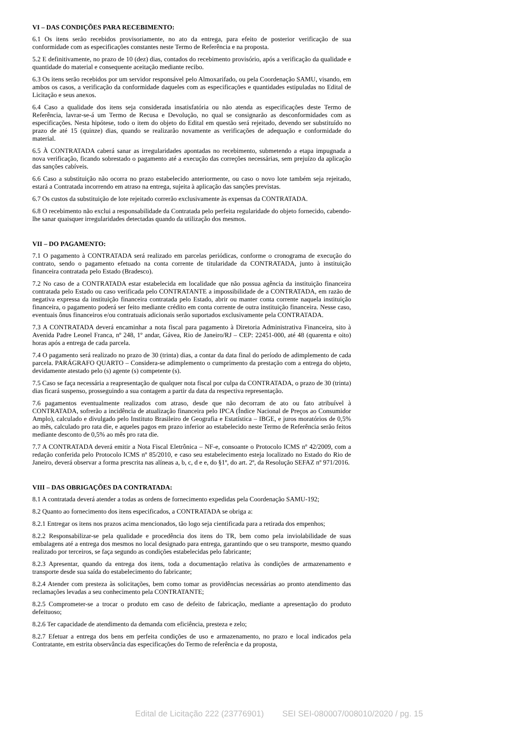VI – DAS CONDIÇÕES PARA RECEBIMENTO:
6.1 Os itens serão recebidos provisoriamente, no ato da entrega, para efeito de posterior verificação de sua conformidade com as especificações constantes neste Termo de Referência e na proposta.
5.2 E definitivamente, no prazo de 10 (dez) dias, contados do recebimento provisório, após a verificação da qualidade e quantidade do material e consequente aceitação mediante recibo.
6.3 Os itens serão recebidos por um servidor responsável pelo Almoxarifado, ou pela Coordenação SAMU, visando, em ambos os casos, a verificação da conformidade daqueles com as especificações e quantidades estipuladas no Edital de Licitação e seus anexos.
6.4 Caso a qualidade dos itens seja considerada insatisfatória ou não atenda as especificações deste Termo de Referência, lavrar-se-á um Termo de Recusa e Devolução, no qual se consignarão as desconformidades com as especificações. Nesta hipótese, todo o item do objeto do Edital em questão será rejeitado, devendo ser substituído no prazo de até 15 (quinze) dias, quando se realizarão novamente as verificações de adequação e conformidade do material.
6.5 À CONTRATADA caberá sanar as irregularidades apontadas no recebimento, submetendo a etapa impugnada a nova verificação, ficando sobrestado o pagamento até a execução das correções necessárias, sem prejuízo da aplicação das sanções cabíveis.
6.6 Caso a substituição não ocorra no prazo estabelecido anteriormente, ou caso o novo lote também seja rejeitado, estará a Contratada incorrendo em atraso na entrega, sujeita à aplicação das sanções previstas.
6.7 Os custos da substituição de lote rejeitado correrão exclusivamente às expensas da CONTRATADA.
6.8 O recebimento não exclui a responsabilidade da Contratada pelo perfeita regularidade do objeto fornecido, cabendo-lhe sanar quaisquer irregularidades detectadas quando da utilização dos mesmos.
VII – DO PAGAMENTO:
7.1 O pagamento à CONTRATADA será realizado em parcelas periódicas, conforme o cronograma de execução do contrato, sendo o pagamento efetuado na conta corrente de titularidade da CONTRATADA, junto à instituição financeira contratada pelo Estado (Bradesco).
7.2 No caso de a CONTRATADA estar estabelecida em localidade que não possua agência da instituição financeira contratada pelo Estado ou caso verificada pelo CONTRATANTE a impossibilidade de a CONTRATADA, em razão de negativa expressa da instituição financeira contratada pelo Estado, abrir ou manter conta corrente naquela instituição financeira, o pagamento poderá ser feito mediante crédito em conta corrente de outra instituição financeira. Nesse caso, eventuais ônus financeiros e/ou contratuais adicionais serão suportados exclusivamente pela CONTRATADA.
7.3 A CONTRATADA deverá encaminhar a nota fiscal para pagamento à Diretoria Administrativa Financeira, sito à Avenida Padre Leonel Franca, nº 248, 1º andar, Gávea, Rio de Janeiro/RJ – CEP: 22451-000, até 48 (quarenta e oito) horas após a entrega de cada parcela.
7.4 O pagamento será realizado no prazo de 30 (trinta) dias, a contar da data final do período de adimplemento de cada parcela. PARÁGRAFO QUARTO – Considera-se adimplemento o cumprimento da prestação com a entrega do objeto, devidamente atestado pelo (s) agente (s) competente (s).
7.5 Caso se faça necessária a reapresentação de qualquer nota fiscal por culpa da CONTRATADA, o prazo de 30 (trinta) dias ficará suspenso, prosseguindo a sua contagem a partir da data da respectiva representação.
7.6 pagamentos eventualmente realizados com atraso, desde que não decorram de ato ou fato atribuível à CONTRATADA, sofrerão a incidência de atualização financeira pelo IPCA (Índice Nacional de Preços ao Consumidor Amplo), calculado e divulgado pelo Instituto Brasileiro de Geografia e Estatística – IBGE, e juros moratórios de 0,5% ao mês, calculado pro rata die, e aqueles pagos em prazo inferior ao estabelecido neste Termo de Referência serão feitos mediante desconto de 0,5% ao mês pro rata die.
7.7 A CONTRATADA deverá emitir a Nota Fiscal Eletrônica – NF-e, consoante o Protocolo ICMS nº 42/2009, com a redação conferida pelo Protocolo ICMS nº 85/2010, e caso seu estabelecimento esteja localizado no Estado do Rio de Janeiro, deverá observar a forma prescrita nas alíneas a, b, c, d e e, do §1º, do art. 2º, da Resolução SEFAZ nº 971/2016.
VIII – DAS OBRIGAÇÕES DA CONTRATADA:
8.1 A contratada deverá atender a todas as ordens de fornecimento expedidas pela Coordenação SAMU-192;
8.2 Quanto ao fornecimento dos itens especificados, a CONTRATADA se obriga a:
8.2.1 Entregar os itens nos prazos acima mencionados, tão logo seja cientificada para a retirada dos empenhos;
8.2.2 Responsabilizar-se pela qualidade e procedência dos itens do TR, bem como pela inviolabilidade de suas embalagens até a entrega dos mesmos no local designado para entrega, garantindo que o seu transporte, mesmo quando realizado por terceiros, se faça segundo as condições estabelecidas pelo fabricante;
8.2.3 Apresentar, quando da entrega dos itens, toda a documentação relativa às condições de armazenamento e transporte desde sua saída do estabelecimento do fabricante;
8.2.4 Atender com presteza às solicitações, bem como tomar as providências necessárias ao pronto atendimento das reclamações levadas a seu conhecimento pela CONTRATANTE;
8.2.5 Comprometer-se a trocar o produto em caso de defeito de fabricação, mediante a apresentação do produto defeituoso;
8.2.6 Ter capacidade de atendimento da demanda com eficiência, presteza e zelo;
8.2.7 Efetuar a entrega dos bens em perfeita condições de uso e armazenamento, no prazo e local indicados pela Contratante, em estrita observância das especificações do Termo de referência e da proposta,
Edital de Licitação 222 (23776901) SEI SEI-080007/008010/2020 / pg. 15